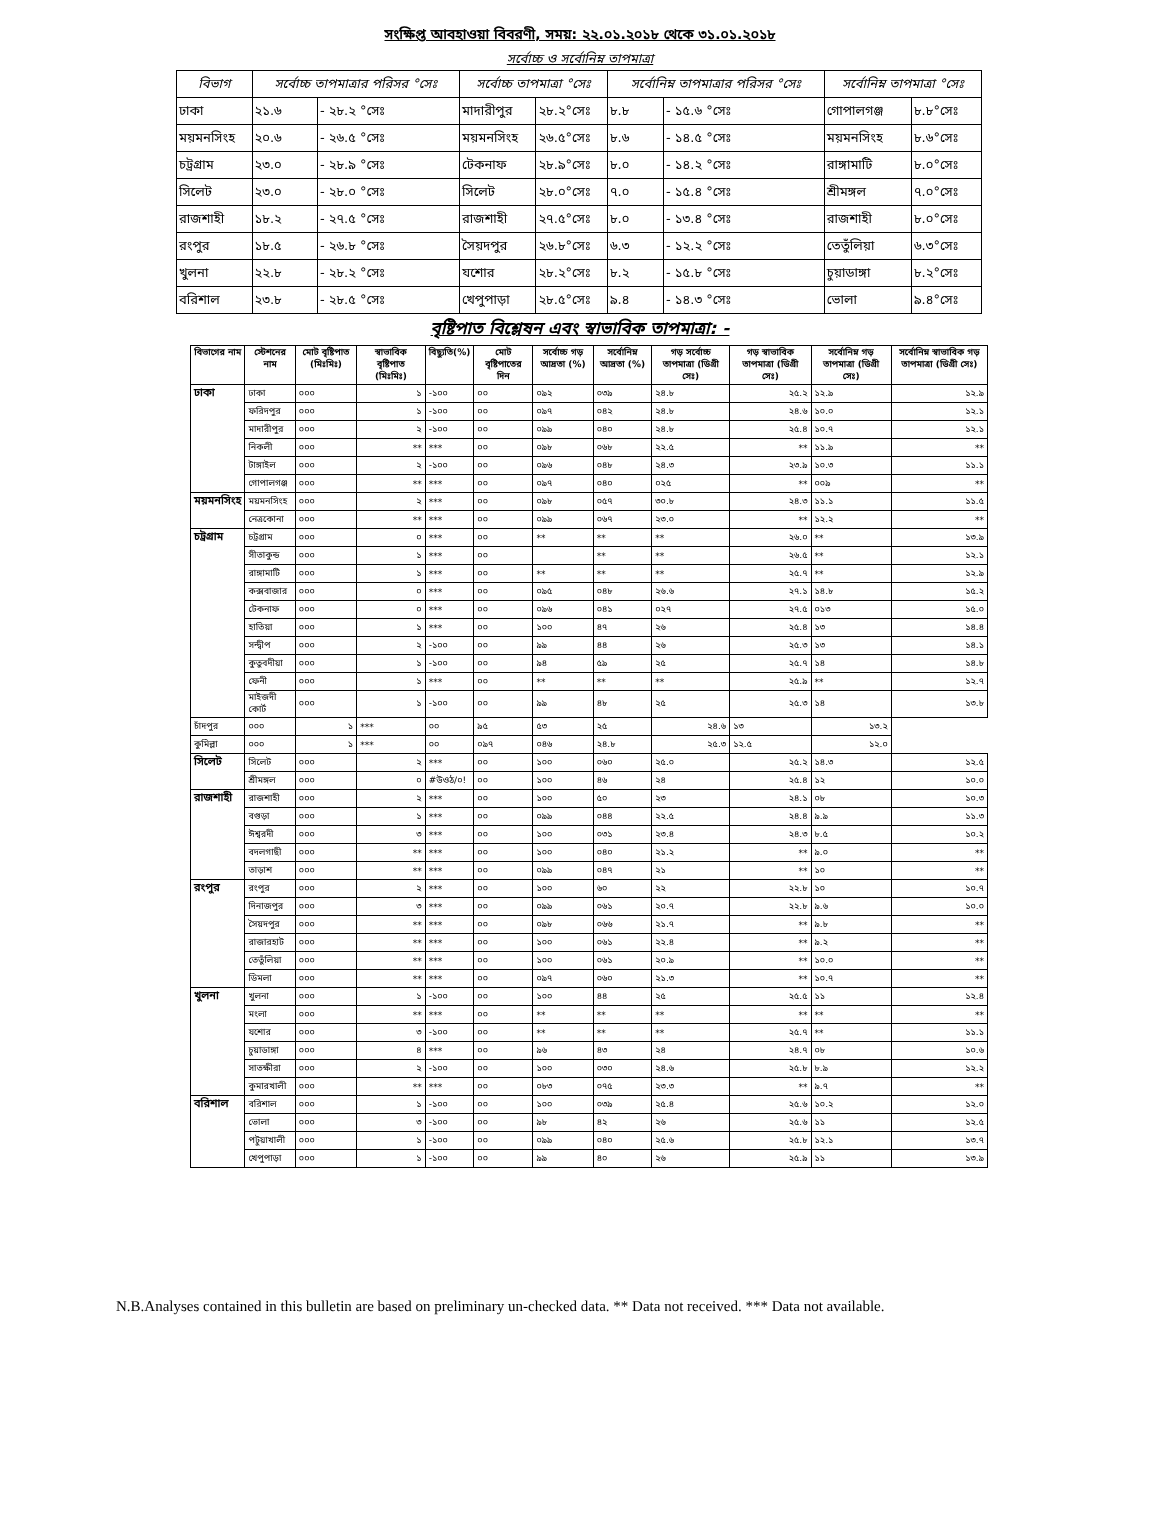সংক্ষিপ্ত আবহাওয়া বিবরণী, সময়: ২২.০১.২০১৮ থেকে ৩১.০১.২০১৮
সর্বোচ্চ ও সর্বোনিম্ন তাপমাত্রা
| বিভাগ | সর্বোচ্চ তাপমাত্রার পরিসর °সেঃ | | সর্বোচ্চ তাপমাত্রা °সেঃ | | সর্বোনিম্ন তাপমাত্রার পরিসর °সেঃ | | সর্বোনিম্ন তাপমাত্রা °সেঃ | |
| --- | --- | --- | --- | --- | --- | --- | --- | --- |
| ঢাকা | ২১.৬ | - ২৮.২ °সেঃ | মাদারীপুর | ২৮.২°সেঃ | ৮.৮ | - ১৫.৬ °সেঃ | গোপালগঞ্জ | ৮.৮°সেঃ |
| ময়মনসিংহ | ২০.৬ | - ২৬.৫ °সেঃ | ময়মনসিংহ | ২৬.৫°সেঃ | ৮.৬ | - ১৪.৫ °সেঃ | ময়মনসিংহ | ৮.৬°সেঃ |
| চট্রগ্রাম | ২৩.০ | - ২৮.৯ °সেঃ | টেকনাফ | ২৮.৯°সেঃ | ৮.০ | - ১৪.২ °সেঃ | রাঙ্গামাটি | ৮.০°সেঃ |
| সিলেট | ২৩.০ | - ২৮.০ °সেঃ | সিলেট | ২৮.০°সেঃ | ৭.০ | - ১৫.৪ °সেঃ | শ্রীমঙ্গল | ৭.০°সেঃ |
| রাজশাহী | ১৮.২ | - ২৭.৫ °সেঃ | রাজশাহী | ২৭.৫°সেঃ | ৮.০ | - ১৩.৪ °সেঃ | রাজশাহী | ৮.০°সেঃ |
| রংপুর | ১৮.৫ | - ২৬.৮ °সেঃ | সৈয়দপুর | ২৬.৮°সেঃ | ৬.৩ | - ১২.২ °সেঃ | তেতুঁলিয়া | ৬.৩°সেঃ |
| খুলনা | ২২.৮ | - ২৮.২ °সেঃ | যশোর | ২৮.২°সেঃ | ৮.২ | - ১৫.৮ °সেঃ | চুয়াডাঙ্গা | ৮.২°সেঃ |
| বরিশাল | ২৩.৮ | - ২৮.৫ °সেঃ | খেপুপাড়া | ২৮.৫°সেঃ | ৯.৪ | - ১৪.৩ °সেঃ | ভোলা | ৯.৪°সেঃ |
বৃষ্টিপাত বিশ্লেষন এবং স্বাভাবিক তাপমাত্রা: -
| বিভাগের নাম | স্টেশনের নাম | মোট বৃষ্টিপাত (মিঃমিঃ) | স্বাভাবিক বৃষ্টিপাত (মিঃমিঃ) | বিছ্যুতি(%) | মোট বৃষ্টিপাতের দিন | সর্বোচ্চ গড় আদ্রতা (%) | সর্বোনিম্ন আদ্রতা (%) | গড় সর্বোচ্চ তাপমাত্রা (ডিগ্রী সেঃ) | গড় স্বাভাবিক তাপমাত্রা (ডিগ্রী সেঃ) | সর্বোনিম্ন গড় তাপমাত্রা (ডিগ্রী সেঃ) | সর্বোনিম্ন স্বাভাবিক গড় তাপমাত্রা (ডিগ্রী সেঃ) |
| --- | --- | --- | --- | --- | --- | --- | --- | --- | --- | --- | --- |
| ঢাকা | ঢাকা | ০০০ | ১ | -১০০ | ০০ | ০৯২ | ০৩৯ | ২৪.৮ | ২৫.২ | ১২.৯ | ১২.৯ |
| | ফরিদপুর | ০০০ | ১ | -১০০ | ০০ | ০৯৭ | ০৪২ | ২৪.৮ | ২৪.৬ | ১০.০ | ১২.১ |
| | মাদারীপুর | ০০০ | ২ | -১০০ | ০০ | ০৯৯ | ০৪০ | ২৪.৮ | ২৫.৪ | ১০.৭ | ১২.১ |
| | নিকলী | ০০০ | ** | *** | ০০ | ০৯৮ | ০৬৮ | ২২.৫ | ** | ১১.৯ | ** |
| | টাঙ্গাইল | ০০০ | ২ | -১০০ | ০০ | ০৯৬ | ০৪৮ | ২৪.৩ | ২৩.৯ | ১০.৩ | ১১.১ |
| | গোপালগঞ্জ | ০০০ | ** | *** | ০০ | ০৯৭ | ০৪০ | ০২৫ | ** | ০০৯ | ** |
| ময়মনসিংহ | ময়মনসিংহ | ০০০ | ২ | *** | ০০ | ০৯৮ | ০৫৭ | ৩০.৮ | ২৪.৩ | ১১.১ | ১১.৫ |
| | নেত্রকোনা | ০০০ | ** | *** | ০০ | ০৯৯ | ০৬৭ | ২৩.০ | ** | ১২.২ | ** |
| চট্রগ্রাম | চট্রগ্রাম | ০০০ | ০ | *** | ০০ | ** | ** | ** | ২৬.০ | ** | ১৩.৯ |
| | সীতাকুন্ড | ০০০ | ১ | *** | ০০ | | ** | ** | ২৬.৫ | ** | ১২.১ |
| | রাঙ্গামাটি | ০০০ | ১ | *** | ০০ | ** | ** | ** | ২৫.৭ | ** | ১২.৯ |
| | কক্সবাজার | ০০০ | ০ | *** | ০০ | ০৯৫ | ০৪৮ | ২৬.৬ | ২৭.১ | ১৪.৮ | ১৫.২ |
| | টেকনাফ | ০০০ | ০ | *** | ০০ | ০৯৬ | ০৪১ | ০২৭ | ২৭.৫ | ০১৩ | ১৫.০ |
| | হাতিয়া | ০০০ | ১ | *** | ০০ | ১০০ | ৪৭ | ২৬ | ২৫.৪ | ১৩ | ১৪.৪ |
| | সন্দ্বীপ | ০০০ | ২ | -১০০ | ০০ | ৯৯ | ৪৪ | ২৬ | ২৫.৩ | ১৩ | ১৪.১ |
| | কুতুবদীয়া | ০০০ | ১ | -১০০ | ০০ | ৯৪ | ৫৯ | ২৫ | ২৫.৭ | ১৪ | ১৪.৮ |
| | ফেনী | ০০০ | ১ | *** | ০০ | ** | ** | ** | ২৫.৯ | ** | ১২.৭ |
| | মাইজদী কোর্ট | ০০০ | ১ | -১০০ | ০০ | ৯৯ | ৪৮ | ২৫ | ২৫.৩ | ১৪ | ১৩.৮ |
| চাঁদপুর | ০০০ | ১ | *** | ০০ | ৯৫ | ৫৩ | ২৫ | ২৪.৬ | ১৩ | ১৩.২ | |
| কুমিল্লা | ০০০ | ১ | *** | ০০ | ০৯৭ | ০৪৬ | ২৪.৮ | ২৫.৩ | ১২.৫ | ১২.০ | |
| সিলেট | সিলেট | ০০০ | ২ | *** | ০০ | ১০০ | ০৬০ | ২৫.০ | ২৫.২ | ১৪.৩ | ১২.৫ |
| | শ্রীমঙ্গল | ০০০ | ০ | #উওঠ/০! | ০০ | ১০০ | ৪৬ | ২৪ | ২৫.৪ | ১২ | ১০.০ |
| রাজশাহী | রাজশাহী | ০০০ | ২ | *** | ০০ | ১০০ | ৫০ | ২৩ | ২৪.১ | ০৮ | ১০.৩ |
| | বগুড়া | ০০০ | ১ | *** | ০০ | ০৯৯ | ০৪৪ | ২২.৫ | ২৪.৪ | ৯.৯ | ১১.৩ |
| | ঈশ্বরদী | ০০০ | ৩ | *** | ০০ | ১০০ | ০৩১ | ২৩.৪ | ২৪.৩ | ৮.৫ | ১০.২ |
| | বদলগাছী | ০০০ | ** | *** | ০০ | ১০০ | ০৪০ | ২১.২ | ** | ৯.০ | ** |
| | তাড়াশ | ০০০ | ** | *** | ০০ | ০৯৯ | ০৪৭ | ২১ | ** | ১০ | ** |
| রংপুর | রংপুর | ০০০ | ২ | *** | ০০ | ১০০ | ৬০ | ২২ | ২২.৮ | ১০ | ১০.৭ |
| | দিনাজপুর | ০০০ | ৩ | *** | ০০ | ০৯৯ | ০৬১ | ২০.৭ | ২২.৮ | ৯.৬ | ১০.০ |
| | সৈয়দপুর | ০০০ | ** | *** | ০০ | ০৯৮ | ০৬৬ | ২১.৭ | ** | ৯.৮ | ** |
| | রাজারহাট | ০০০ | ** | *** | ০০ | ১০০ | ০৬১ | ২২.৪ | ** | ৯.২ | ** |
| | তেতুঁলিয়া | ০০০ | ** | *** | ০০ | ১০০ | ০৬১ | ২০.৯ | ** | ১০.০ | ** |
| | ডিমলা | ০০০ | ** | *** | ০০ | ০৯৭ | ০৬০ | ২১.৩ | ** | ১০.৭ | ** |
| খুলনা | খুলনা | ০০০ | ১ | -১০০ | ০০ | ১০০ | ৪৪ | ২৫ | ২৫.৫ | ১১ | ১২.৪ |
| | মংলা | ০০০ | ** | *** | ০০ | ** | ** | ** | ** | ** | ** |
| | যশোর | ০০০ | ৩ | -১০০ | ০০ | ** | ** | ** | ২৫.৭ | ** | ১১.১ |
| | চুয়াডাঙ্গা | ০০০ | ৪ | *** | ০০ | ৯৬ | ৪৩ | ২৪ | ২৪.৭ | ০৮ | ১০.৬ |
| | সাতক্ষীরা | ০০০ | ২ | -১০০ | ০০ | ১০০ | ০৩০ | ২৪.৬ | ২৫.৮ | ৮.৯ | ১২.২ |
| | কুমারখালী | ০০০ | ** | *** | ০০ | ০৮৩ | ০৭৫ | ২৩.৩ | ** | ৯.৭ | ** |
| বরিশাল | বরিশাল | ০০০ | ১ | -১০০ | ০০ | ১০০ | ০৩৯ | ২৫.৪ | ২৫.৬ | ১০.২ | ১২.০ |
| | ভোলা | ০০০ | ৩ | -১০০ | ০০ | ৯৮ | ৪২ | ২৬ | ২৫.৬ | ১১ | ১২.৫ |
| | পটুয়াখালী | ০০০ | ১ | -১০০ | ০০ | ০৯৯ | ০৪০ | ২৫.৬ | ২৫.৮ | ১২.১ | ১৩.৭ |
| | খেপুপাড়া | ০০০ | ১ | -১০০ | ০০ | ৯৯ | ৪০ | ২৬ | ২৫.৯ | ১১ | ১৩.৯ |
N.B.Analyses contained in this bulletin are based on preliminary un-checked data. ** Data not received. *** Data not available.